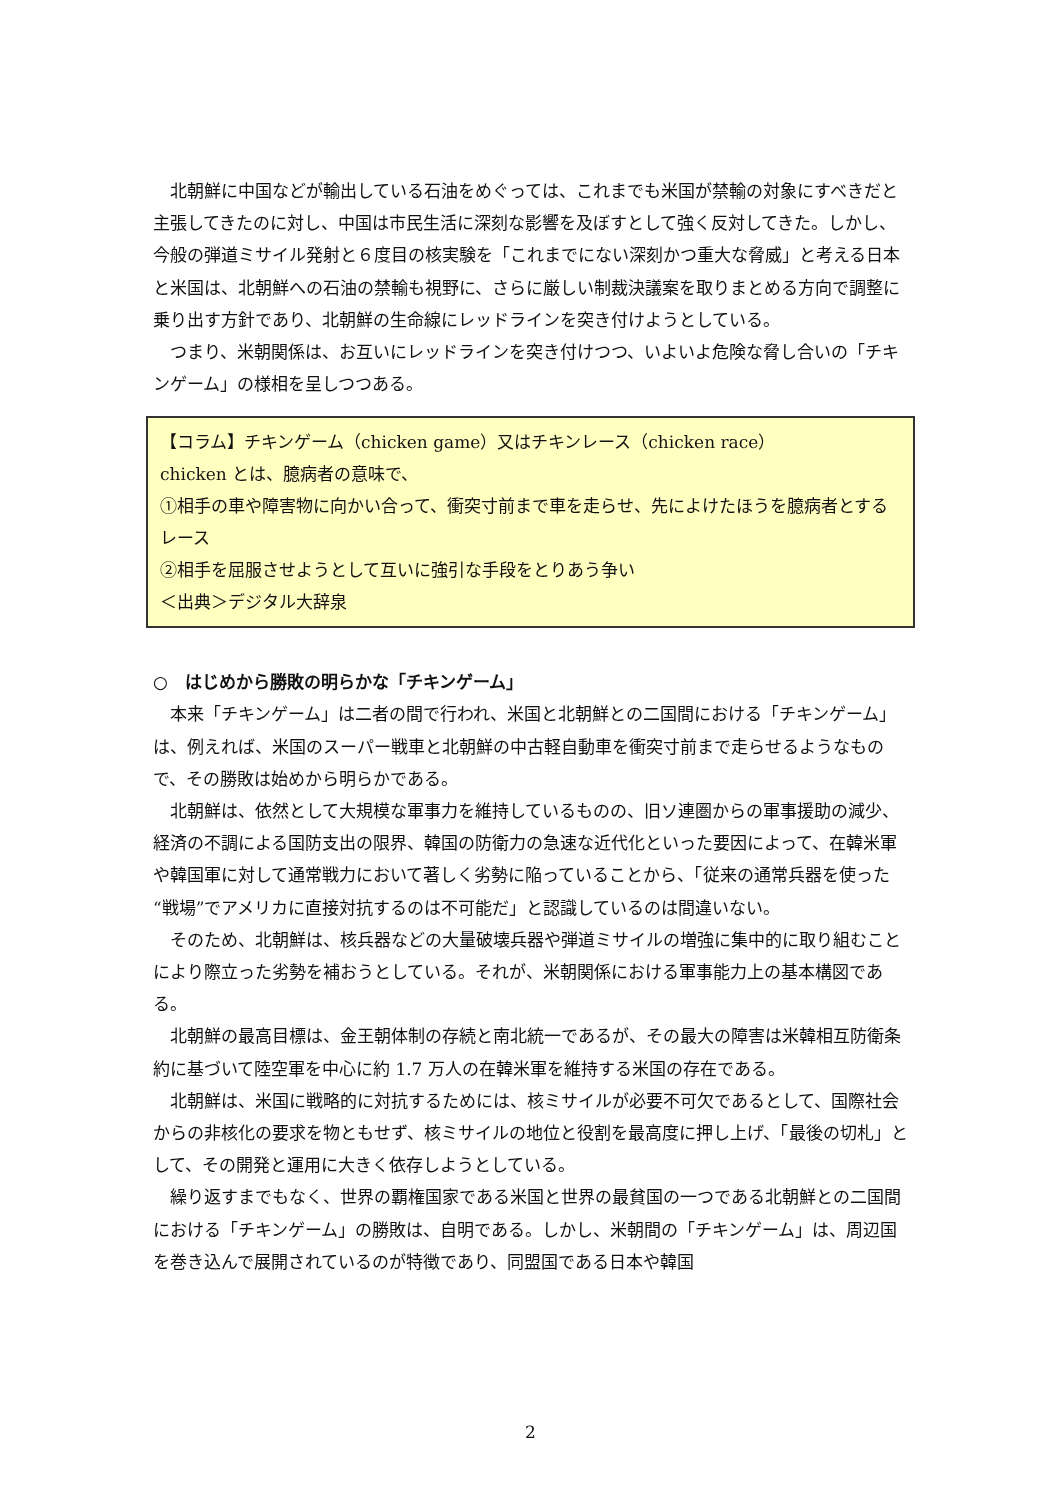北朝鮮に中国などが輸出している石油をめぐっては、これまでも米国が禁輸の対象にすべきだと主張してきたのに対し、中国は市民生活に深刻な影響を及ぼすとして強く反対してきた。しかし、今般の弾道ミサイル発射と６度目の核実験を「これまでにない深刻かつ重大な脅威」と考える日本と米国は、北朝鮮への石油の禁輸も視野に、さらに厳しい制裁決議案を取りまとめる方向で調整に乗り出す方針であり、北朝鮮の生命線にレッドラインを突き付けようとしている。
つまり、米朝関係は、お互いにレッドラインを突き付けつつ、いよいよ危険な脅し合いの「チキンゲーム」の様相を呈しつつある。
【コラム】チキンゲーム（chicken game）又はチキンレース（chicken race）
chicken とは、臆病者の意味で、
①相手の車や障害物に向かい合って、衝突寸前まで車を走らせ、先によけたほうを臆病者とするレース
②相手を屈服させようとして互いに強引な手段をとりあう争い
＜出典＞デジタル大辞泉
○　はじめから勝敗の明らかな「チキンゲーム」
本来「チキンゲーム」は二者の間で行われ、米国と北朝鮮との二国間における「チキンゲーム」は、例えれば、米国のスーパー戦車と北朝鮮の中古軽自動車を衝突寸前まで走らせるようなもので、その勝敗は始めから明らかである。
北朝鮮は、依然として大規模な軍事力を維持しているものの、旧ソ連圏からの軍事援助の減少、経済の不調による国防支出の限界、韓国の防衛力の急速な近代化といった要因によって、在韓米軍や韓国軍に対して通常戦力において著しく劣勢に陥っていることから、「従来の通常兵器を使った“戦場”でアメリカに直接対抗するのは不可能だ」と認識しているのは間違いない。
そのため、北朝鮮は、核兵器などの大量破壊兵器や弾道ミサイルの増強に集中的に取り組むことにより際立った劣勢を補おうとしている。それが、米朝関係における軍事能力上の基本構図である。
北朝鮮の最高目標は、金王朝体制の存続と南北統一であるが、その最大の障害は米韓相互防衛条約に基づいて陸空軍を中心に約 1.7 万人の在韓米軍を維持する米国の存在である。
北朝鮮は、米国に戦略的に対抗するためには、核ミサイルが必要不可欠であるとして、国際社会からの非核化の要求を物ともせず、核ミサイルの地位と役割を最高度に押し上げ、「最後の切札」として、その開発と運用に大きく依存しようとしている。
繰り返すまでもなく、世界の覇権国家である米国と世界の最貧国の一つである北朝鮮との二国間における「チキンゲーム」の勝敗は、自明である。しかし、米朝間の「チキンゲーム」は、周辺国を巻き込んで展開されているのが特徴であり、同盟国である日本や韓国
2